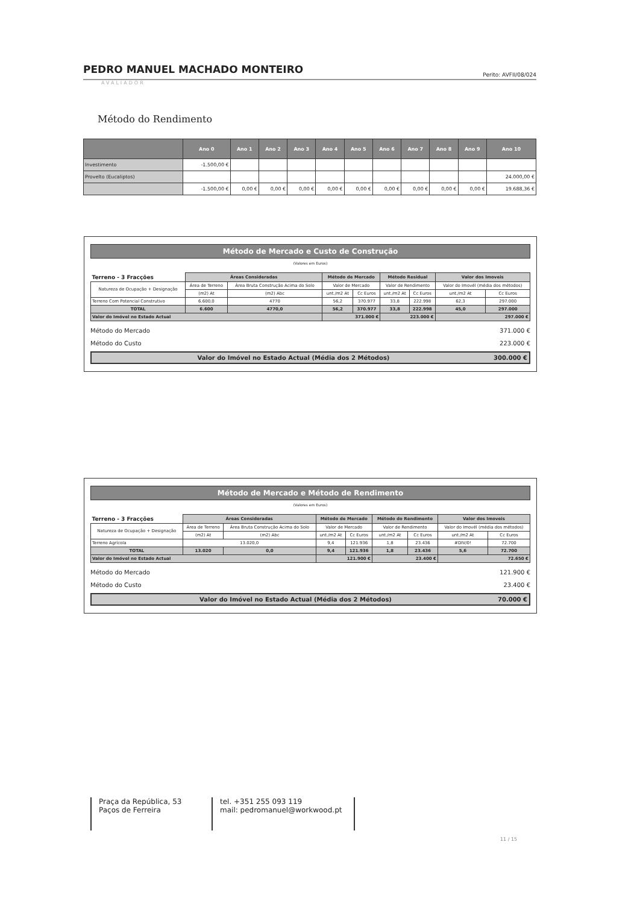PEDRO MANUEL MACHADO MONTEIRO
Perito: AVFII/08/024
AVALIADOR
Método do Rendimento
| | Ano 0 | Ano 1 | Ano 2 | Ano 3 | Ano 4 | Ano 5 | Ano 6 | Ano 7 | Ano 8 | Ano 9 | Ano 10 |
| --- | --- | --- | --- | --- | --- | --- | --- | --- | --- | --- | --- |
| Investimento | -1.500,00 € | | | | | | | | | | |
| Provelto (Eucaliptos) | | | | | | | | | | | 24.000,00 € |
| | -1.500,00 € | 0,00 € | 0,00 € | 0,00 € | 0,00 € | 0,00 € | 0,00 € | 0,00 € | 0,00 € | 0,00 € | 19.688,36 € |
Método de Mercado e Custo de Construção
(Valores em Euros)
| Terreno - 3 Fracções | Áreas Consideradas | | Método de Mercado | | Método Residual | | Valor dos Imoveis | |
| Natureza de Ocupação + Designação | Área de Terreno | Área Bruta Construção Acima do Solo | Valor de Mercado | | Valor de Rendimento | | Valor do Imovél (média dos métodos) | |
| | (m2) At | (m2) Abc | unt./m2 At | Cc Euros | unt./m2 At | Cc Euros | unt./m2 At | Cc Euros |
| Terreno Com Potencial Construtivo | 6.600,0 | 4770 | 56,2 | 370.977 | 33,8 | 222.998 | 62,3 | 297.000 |
| TOTAL | 6.600 | 4770,0 | 56,2 | 370.977 | 33,8 | 222.998 | 45,0 | 297.000 |
| Valor do Imóvel no Estado Actual | | | 371.000 € | | 223.000 € | | 297.000 € | |
Método do Mercado 371.000 €
Método do Custo 223.000 €
Valor do Imóvel no Estado Actual (Média dos 2 Métodos) 300.000 €
Método de Mercado e Método de Rendimento
(Valores em Euros)
| Terreno - 3 Fracções | Áreas Consideradas | | Método de Mercado | | Método do Rendimento | | Valor dos Imoveis | |
| Natureza de Ocupação + Designação | Área de Terreno | Área Bruta Construção Acima do Solo | Valor de Mercado | | Valor de Rendimento | | Valor do Imovél (média dos métodos) | |
| | (m2) At | (m2) Abc | unt./m2 At | Cc Euros | unt./m2 At | Cc Euros | unt./m2 At | Cc Euros |
| Terreno Agrícola | 13.020,0 | | 9,4 | 121.936 | 1,8 | 23.436 | #DIV/0! | 72.700 |
| TOTAL | 13.020 | 0,0 | 9,4 | 121.936 | 1,8 | 23.436 | 5,6 | 72.700 |
| Valor do Imóvel no Estado Actual | | | 121.900 € | | 23.400 € | | 72.650 € | |
Método do Mercado 121.900 €
Método do Custo 23.400 €
Valor do Imóvel no Estado Actual (Média dos 2 Métodos) 70.000 €
Praça da República, 53
Paços de Ferreira
tel. +351 255 093 119
mail: pedromanuel@workwood.pt
11 / 15